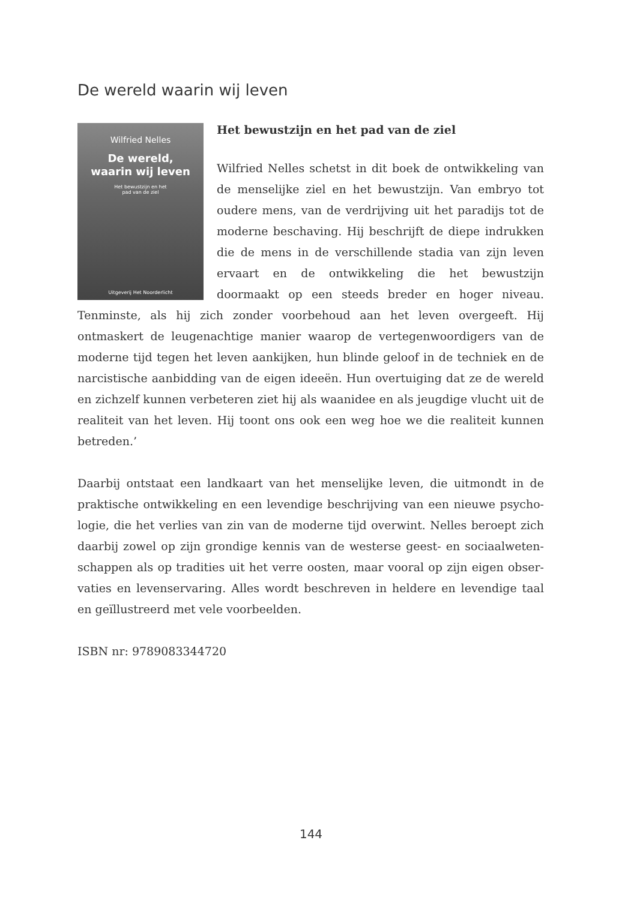De wereld waarin wij leven
Wilfried Nelles
De wereld,
waarin wij leven
Het bewustzijn en het
pad van de ziel
Uitgeverij Het Noorderlicht
Het bewustzijn en het pad van de ziel
Wilfried Nelles schetst in dit boek de ontwikkeling van de menselijke ziel en het bewustzijn. Van embryo tot oudere mens, van de verdrijving uit het paradijs tot de moderne beschaving. Hij beschrijft de diepe indrukken die de mens in de verschillende stadia van zijn leven ervaart en de ontwikkeling die het bewustzijn doormaakt op een steeds breder en hoger niveau. Tenminste, als hij zich zonder voorbehoud aan het leven overgeeft. Hij ontmaskert de leugenachtige manier waarop de vertegenwoordigers van de moderne tijd tegen het leven aankijken, hun blinde geloof in de techniek en de narcistische aanbidding van de eigen ideeën. Hun overtuiging dat ze de wereld en zichzelf kunnen verbeteren ziet hij als waanidee en als jeugdige vlucht uit de realiteit van het leven. Hij toont ons ook een weg hoe we die realiteit kunnen betreden.’
Daarbij ontstaat een landkaart van het menselijke leven, die uitmondt in de praktische ontwikkeling en een levendige beschrijving van een nieuwe psycho­logie, die het verlies van zin van de moderne tijd overwint. Nelles beroept zich daarbij zowel op zijn grondige kennis van de westerse geest- en sociaalweten­schappen als op tradities uit het verre oosten, maar vooral op zijn eigen obser­vaties en levenservaring. Alles wordt beschreven in heldere en levendige taal en geïllustreerd met vele voorbeelden.
ISBN nr: 9789083344720
144